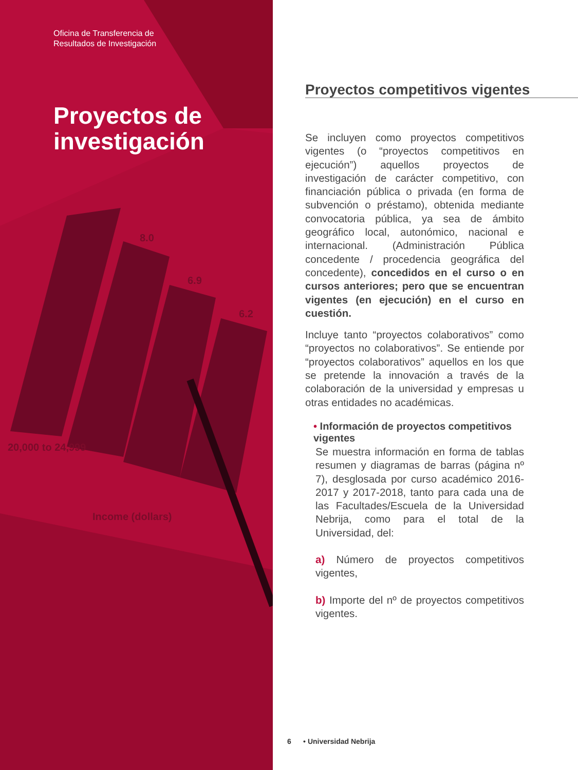Oficina de Transferencia de
Resultados de Investigación
Proyectos de investigación
8.0
6.9
6.2
20,000 to 24,999
Income (dollars)
Proyectos competitivos vigentes
Se incluyen como proyectos competitivos vigentes (o “proyectos competitivos en ejecución”) aquellos proyectos de investigación de carácter competitivo, con financiación pública o privada (en forma de subvención o préstamo), obtenida mediante convocatoria pública, ya sea de ámbito geográfico local, autonómico, nacional e internacional. (Administración Pública concedente / procedencia geográfica del concedente), concedidos en el curso o en cursos anteriores; pero que se encuentran vigentes (en ejecución) en el curso en cuestión.
Incluye tanto “proyectos colaborativos” como “proyectos no colaborativos”. Se entiende por “proyectos colaborativos” aquellos en los que se pretende la innovación a través de la colaboración de la universidad y empresas u otras entidades no académicas.
• Información de proyectos competitivos vigentes
Se muestra información en forma de tablas resumen y diagramas de barras (página nº 7), desglosada por curso académico 2016-2017 y 2017-2018, tanto para cada una de las Facultades/Escuela de la Universidad Nebrija, como para el total de la Universidad, del:
a) Número de proyectos competitivos vigentes,
b) Importe del nº de proyectos competitivos vigentes.
6 • Universidad Nebrija